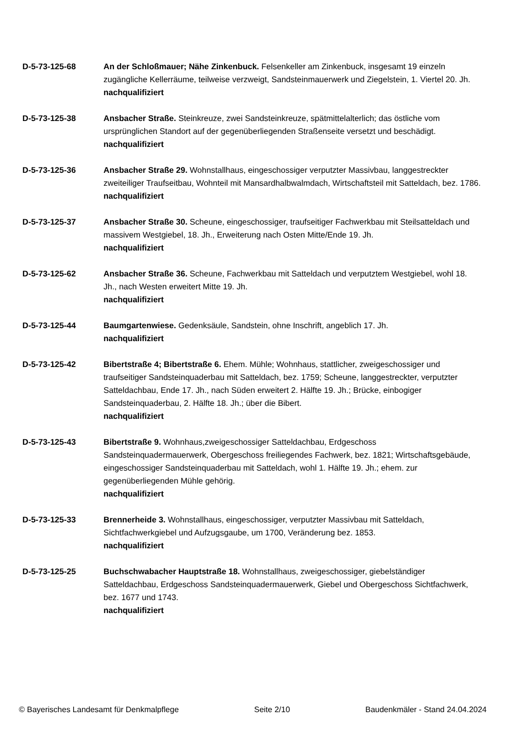D-5-73-125-68 An der Schloßmauer; Nähe Zinkenbuck. Felsenkeller am Zinkenbuck, insgesamt 19 einzeln zugängliche Kellerräume, teilweise verzweigt, Sandsteinmauerwerk und Ziegelstein, 1. Viertel 20. Jh.
nachqualifiziert
D-5-73-125-38 Ansbacher Straße. Steinkreuze, zwei Sandsteinkreuze, spätmittelalterlich; das östliche vom ursprünglichen Standort auf der gegenüberliegenden Straßenseite versetzt und beschädigt.
nachqualifiziert
D-5-73-125-36 Ansbacher Straße 29. Wohnstallhaus, eingeschossiger verputzter Massivbau, langgestreckter zweiteiliger Traufseitbau, Wohnteil mit Mansardhalbwalmdach, Wirtschaftsteil mit Satteldach, bez. 1786.
nachqualifiziert
D-5-73-125-37 Ansbacher Straße 30. Scheune, eingeschossiger, traufseitiger Fachwerkbau mit Steilsatteldach und massivem Westgiebel, 18. Jh., Erweiterung nach Osten Mitte/Ende 19. Jh.
nachqualifiziert
D-5-73-125-62 Ansbacher Straße 36. Scheune, Fachwerkbau mit Satteldach und verputztem Westgiebel, wohl 18. Jh., nach Westen erweitert Mitte 19. Jh.
nachqualifiziert
D-5-73-125-44 Baumgartenwiese. Gedenksäule, Sandstein, ohne Inschrift, angeblich 17. Jh.
nachqualifiziert
D-5-73-125-42 Bibertstraße 4; Bibertstraße 6. Ehem. Mühle; Wohnhaus, stattlicher, zweigeschossiger und traufseitiger Sandsteinquaderbau mit Satteldach, bez. 1759; Scheune, langgestreckter, verputzter Satteldachbau, Ende 17. Jh., nach Süden erweitert 2. Hälfte 19. Jh.; Brücke, einbogiger Sandsteinquaderbau, 2. Hälfte 18. Jh.; über die Bibert.
nachqualifiziert
D-5-73-125-43 Bibertstraße 9. Wohnhaus,zweigeschossiger Satteldachbau, Erdgeschoss Sandsteinquadermauerwerk, Obergeschoss freiliegendes Fachwerk, bez. 1821; Wirtschaftsgebäude, eingeschossiger Sandsteinquaderbau mit Satteldach, wohl 1. Hälfte 19. Jh.; ehem. zur gegenüberliegenden Mühle gehörig.
nachqualifiziert
D-5-73-125-33 Brennerheide 3. Wohnstallhaus, eingeschossiger, verputzter Massivbau mit Satteldach, Sichtfachwerkgiebel und Aufzugsgaube, um 1700, Veränderung bez. 1853.
nachqualifiziert
D-5-73-125-25 Buchschwabacher Hauptstraße 18. Wohnstallhaus, zweigeschossiger, giebelständiger Satteldachbau, Erdgeschoss Sandsteinquadermauerwerk, Giebel und Obergeschoss Sichtfachwerk, bez. 1677 und 1743.
nachqualifiziert
© Bayerisches Landesamt für Denkmalpflege Seite 2/10 Baudenkmäler - Stand 24.04.2024